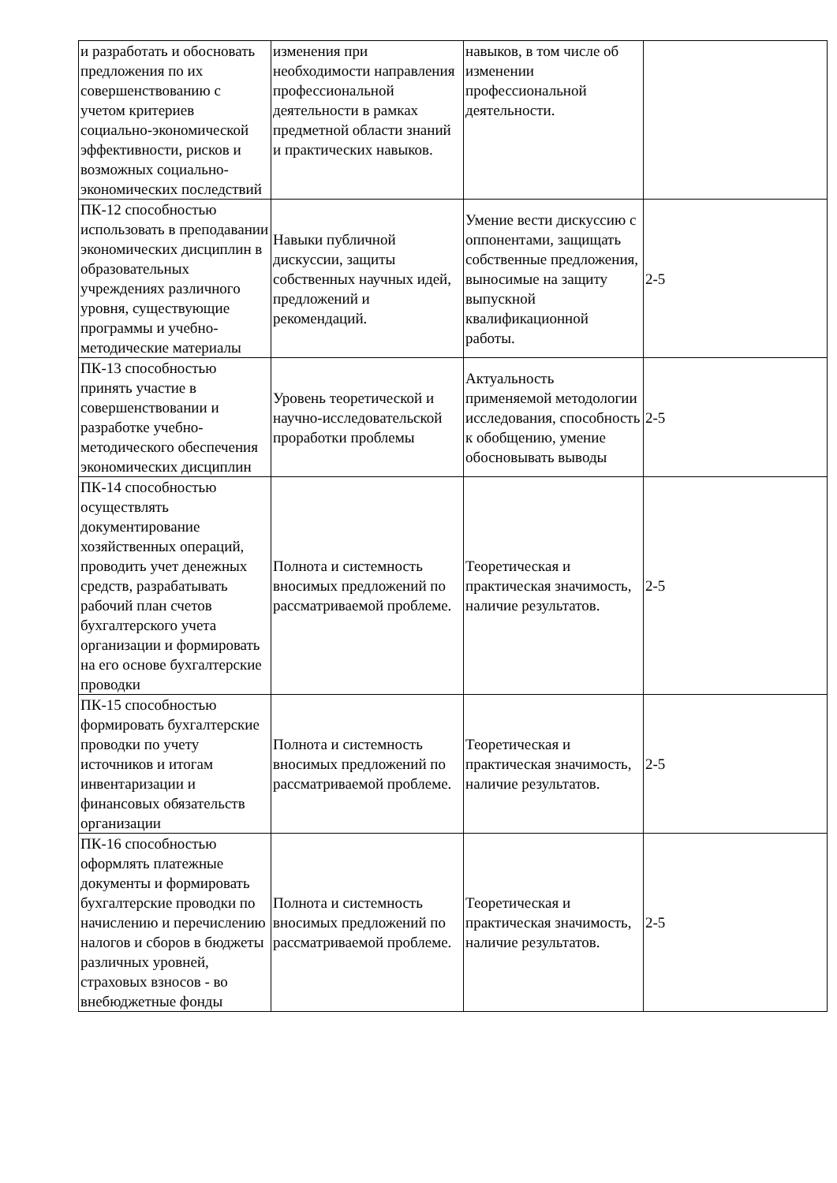| и разработать и обосновать предложения по их совершенствованию с учетом критериев социально-экономической эффективности, рисков и возможных социально-экономических последствий | изменения при необходимости направления профессиональной деятельности в рамках предметной области знаний и практических навыков. | навыков, в том числе об изменении профессиональной деятельности. | |
| ПК-12 способностью использовать в преподавании экономических дисциплин в образовательных учреждениях различного уровня, существующие программы и учебно-методические материалы | Навыки публичной дискуссии, защиты собственных научных идей, предложений и рекомендаций. | Умение вести дискуссию с оппонентами, защищать собственные предложения, выносимые на защиту выпускной квалификационной работы. | 2-5 |
| ПК-13 способностью принять участие в совершенствовании и разработке учебно-методического обеспечения экономических дисциплин | Уровень теоретической и научно-исследовательской проработки проблемы | Актуальность применяемой методологии исследования, способность к обобщению, умение обосновывать выводы | 2-5 |
| ПК-14 способностью осуществлять документирование хозяйственных операций, проводить учет денежных средств, разрабатывать рабочий план счетов бухгалтерского учета организации и формировать на его основе бухгалтерские проводки | Полнота и системность вносимых предложений по рассматриваемой проблеме. | Теоретическая и практическая значимость, наличие результатов. | 2-5 |
| ПК-15 способностью формировать бухгалтерские проводки по учету источников и итогам инвентаризации и финансовых обязательств организации | Полнота и системность вносимых предложений по рассматриваемой проблеме. | Теоретическая и практическая значимость, наличие результатов. | 2-5 |
| ПК-16 способностью оформлять платежные документы и формировать бухгалтерские проводки по начислению и перечислению налогов и сборов в бюджеты различных уровней, страховых взносов - во внебюджетные фонды | Полнота и системность вносимых предложений по рассматриваемой проблеме. | Теоретическая и практическая значимость, наличие результатов. | 2-5 |